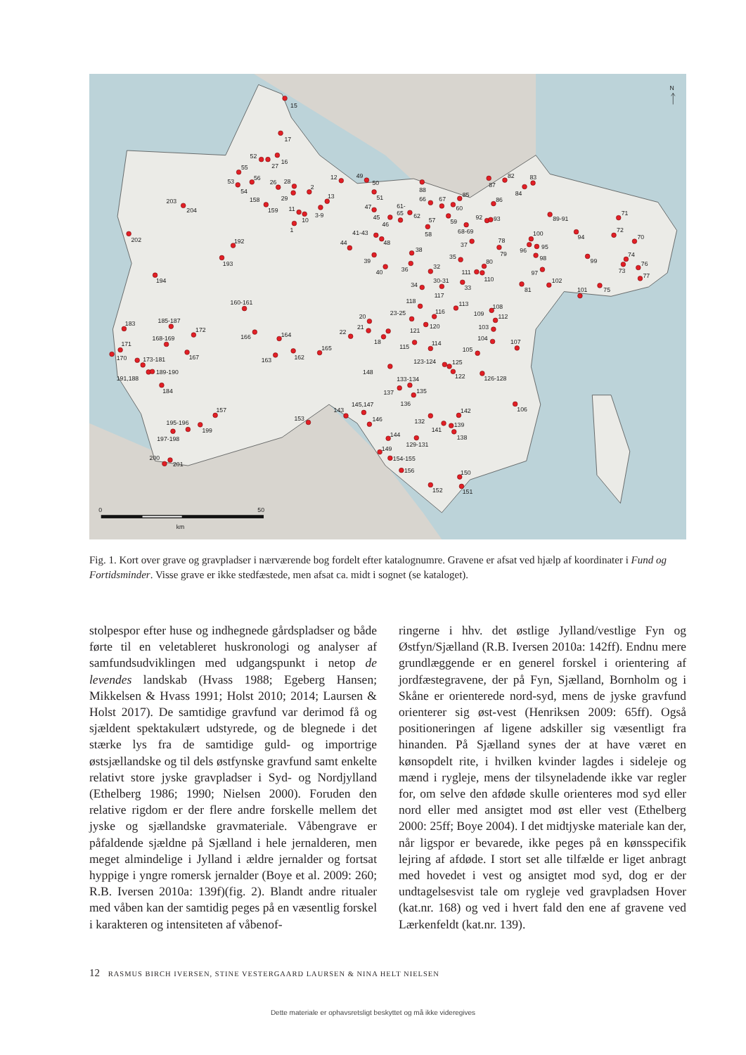15
17
52
27
16
55
56
53
54
26
28
2
29
12
13
158
159
11
10
3-9
1
203
204
202
192
193
194
160-161
49
50
51
47
45
46
61-
65
62
88
66
67
60
85
57
58
59
68-69
87
82
83
84
86
92
93
89-91
71
94
72
70
100
96
95
98
99
74
73
76
77
97
102
81
101
75
41-43
48
44
39
40
38
36
32
35
37
78
79
80
111
110
30-31
34
33
117
118
113
108
109
112
23-25
116
120
121
103
104
107
20
21
18
22
115
114
105
165
164
166
163
162
185-187
172
183
168-169
171
167
170
173-181
189-190
191,188
184
148
123-124
125
122
126-128
133-134
137
135
136
106
142
145,147
143
157
153
146
132
141
139
138
195-196
199
197-198
144
129-131
149
154-155
200
201
156
150
152
151
N
0
50
km
Fig. 1. Kort over grave og gravpladser i nærværende bog fordelt efter katalognumre. Gravene er afsat ved hjælp af koordinater i Fund og Fortidsminder. Visse grave er ikke stedfæstede, men afsat ca. midt i sognet (se kataloget).
stolpespor efter huse og indhegnede gårdspladser og både førte til en veletableret huskronologi og analyser af samfundsudviklingen med udgangspunkt i netop de levendes landskab (Hvass 1988; Egeberg Hansen; Mikkelsen & Hvass 1991; Holst 2010; 2014; Laursen & Holst 2017). De samtidige gravfund var derimod få og sjældent spektakulært udstyrede, og de blegnede i det stærke lys fra de samtidige guld- og importrige østsjællandske og til dels østfynske gravfund samt enkelte relativt store jyske gravpladser i Syd- og Nordjylland (Ethelberg 1986; 1990; Nielsen 2000). Foruden den relative rigdom er der flere andre forskelle mellem det jyske og sjællandske gravmateriale. Våbengrave er påfaldende sjældne på Sjælland i hele jernalderen, men meget almindelige i Jylland i ældre jernalder og fortsat hyppige i yngre romersk jernalder (Boye et al. 2009: 260; R.B. Iversen 2010a: 139f)(fig. 2). Blandt andre ritualer med våben kan der samtidig peges på en væsentlig forskel i karakteren og intensiteten af våbenof-
ringerne i hhv. det østlige Jylland/vestlige Fyn og Østfyn/Sjælland (R.B. Iversen 2010a: 142ff). Endnu mere grundlæggende er en generel forskel i orientering af jordfæstegravene, der på Fyn, Sjælland, Bornholm og i Skåne er orienterede nord-syd, mens de jyske gravfund orienterer sig øst-vest (Henriksen 2009: 65ff). Også positioneringen af ligene adskiller sig væsentligt fra hinanden. På Sjælland synes der at have været en kønsopdelt rite, i hvilken kvinder lagdes i sideleje og mænd i rygleje, mens der tilsyneladende ikke var regler for, om selve den afdøde skulle orienteres mod syd eller nord eller med ansigtet mod øst eller vest (Ethelberg 2000: 25ff; Boye 2004). I det midtjyske materiale kan der, når ligspor er bevarede, ikke peges på en kønsspecifik lejring af afdøde. I stort set alle tilfælde er liget anbragt med hovedet i vest og ansigtet mod syd, dog er der undtagelsesvist tale om rygleje ved gravpladsen Hover (kat.nr. 168) og ved i hvert fald den ene af gravene ved Lærkenfeldt (kat.nr. 139).
12 RASMUS BIRCH IVERSEN, STINE VESTERGAARD LAURSEN & NINA HELT NIELSEN
Dette materiale er ophavsretsligt beskyttet og må ikke videregives